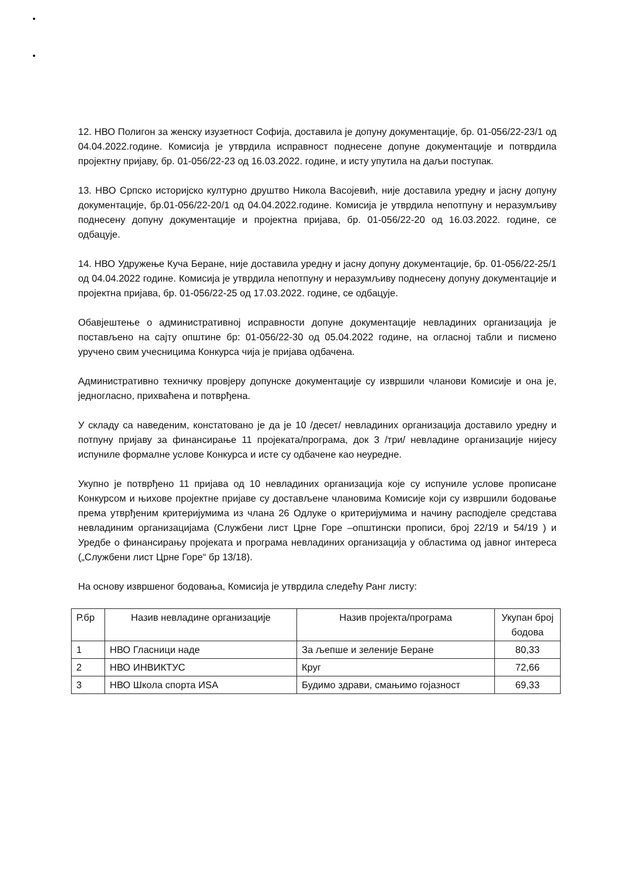12. НВО Полигон за женску изузетност Софија, доставила је допуну документације, бр. 01-056/22-23/1 од 04.04.2022.године. Комисија је утврдила исправност поднесене допуне документације и потврдила пројектну пријаву, бр. 01-056/22-23 од 16.03.2022. године, и исту упутила на даљи поступак.
13. НВО Српско историјско културно друштво Никола Васојевић, није доставила уредну и јасну допуну документације, бр.01-056/22-20/1 од 04.04.2022.године. Комисија је утврдила непотпуну и неразумљиву поднесену допуну документације и пројектна пријава, бр. 01-056/22-20 од 16.03.2022. године, се одбацује.
14. НВО Удружење Куча Беране, није доставила уредну и јасну допуну документације, бр. 01-056/22-25/1 од 04.04.2022 године. Комисија је утврдила непотпуну и неразумљиву поднесену допуну документације и пројектна пријава, бр. 01-056/22-25 од 17.03.2022. године, се одбацује.
Обавјештење о административној исправности допуне документације невладиних организација је постављено на сајту општине бр: 01-056/22-30 од 05.04.2022 године, на огласној табли и писмено уручено свим учесницима Конкурса чија је пријава одбачена.
Административно техничку провјеру допунске документације су извршили чланови Комисије и она је, једногласно, прихваћена и потврђена.
У складу са наведеним, констатовано је да је 10 /десет/ невладиних организација доставило уредну и потпуну пријаву за финансирање 11 пројеката/програма, док 3 /три/ невладине организације нијесу испуниле формалне услове Конкурса и исте су одбачене као неуредне.
Укупно је потврђено 11 пријава од 10 невладиних организација које су испуниле услове прописане Конкурсом и њихове пројектне пријаве су достављене члановима Комисије који су извршили бодовање према утврђеним критеријумима из члана 26 Одлуке о критеријумима и начину расподјеле средстава невладиним организацијама (Службени лист Црне Горе –општински прописи, број 22/19 и 54/19 ) и Уредбе о финансирању пројеката и програма невладиних организација у областима од јавног интереса („Службени лист Црне Горе“ бр 13/18).
На основу извршеног бодовања, Комисија је утврдила следећу Ранг листу:
| Р.бр | Назив невладине организације | Назив пројекта/програма | Укупан број бодова |
| --- | --- | --- | --- |
| 1 | НВО Гласници наде | За љепше и зеленије Беране | 80,33 |
| 2 | НВО ИНВИКТУС | Круг | 72,66 |
| 3 | НВО Школа спорта ИSА | Будимо здрави, смањимо гојазност | 69,33 |